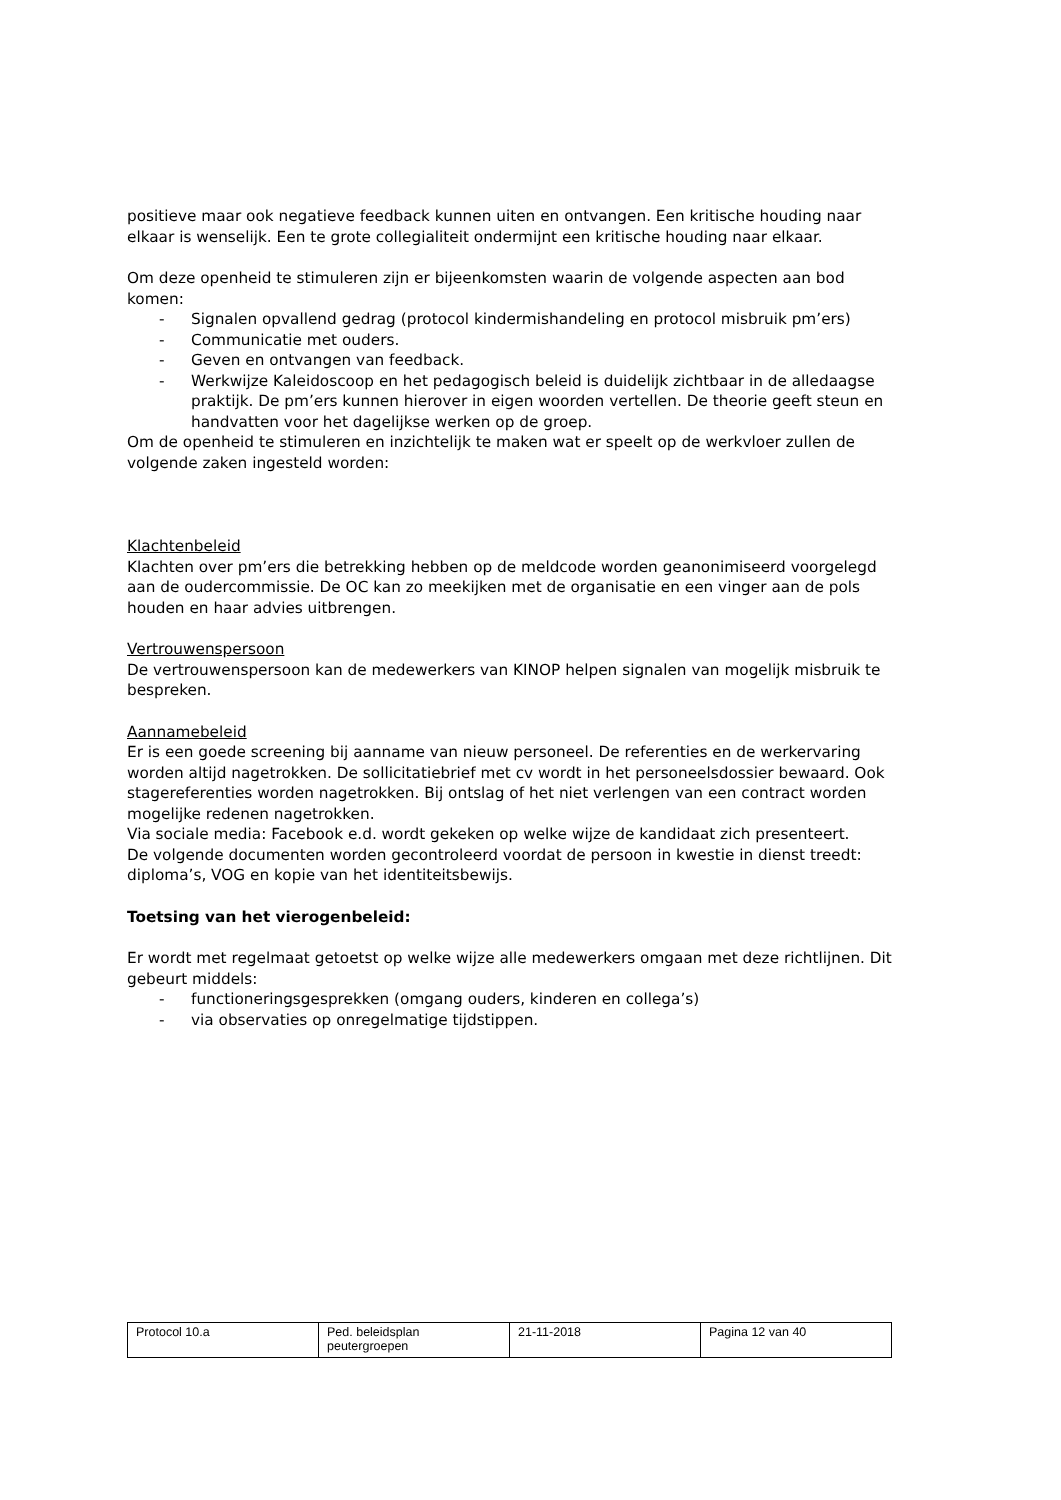positieve maar ook negatieve feedback kunnen uiten en ontvangen. Een kritische houding naar elkaar is wenselijk. Een te grote collegialiteit ondermijnt een kritische houding naar elkaar.
Om deze openheid te stimuleren zijn er bijeenkomsten waarin de volgende aspecten aan bod komen:
- Signalen opvallend gedrag (protocol kindermishandeling en protocol misbruik pm’ers)
- Communicatie met ouders.
- Geven en ontvangen van feedback.
- Werkwijze Kaleidoscoop en het pedagogisch beleid is duidelijk zichtbaar in de alledaagse praktijk. De pm’ers kunnen hierover in eigen woorden vertellen. De theorie geeft steun en handvatten voor het dagelijkse werken op de groep.
Om de openheid te stimuleren en inzichtelijk te maken wat er speelt op de werkvloer zullen de volgende zaken ingesteld worden:
Klachtenbeleid
Klachten over pm’ers die betrekking hebben op de meldcode worden geanonimiseerd voorgelegd aan de oudercommissie. De OC kan zo meekijken met de organisatie en een vinger aan de pols houden en haar advies uitbrengen.
Vertrouwenspersoon
De vertrouwenspersoon kan de medewerkers van KINOP helpen signalen van mogelijk misbruik te bespreken.
Aannamebeleid
Er is een goede screening bij aanname van nieuw personeel. De referenties en de werkervaring worden altijd nagetrokken. De sollicitatiebrief met cv wordt in het personeelsdossier bewaard. Ook stagereferenties worden nagetrokken. Bij ontslag of het niet verlengen van een contract worden mogelijke redenen nagetrokken.
Via sociale media: Facebook e.d. wordt gekeken op welke wijze de kandidaat zich presenteert.
De volgende documenten worden gecontroleerd voordat de persoon in kwestie in dienst treedt: diploma’s, VOG en kopie van het identiteitsbewijs.
Toetsing van het vierogenbeleid:
Er wordt met regelmaat getoetst op welke wijze alle medewerkers omgaan met deze richtlijnen. Dit gebeurt middels:
- functioneringsgesprekken (omgang ouders, kinderen en collega’s)
- via observaties op onregelmatige tijdstippen.
| Protocol 10.a | Ped. beleidsplan peutergroepen | 21-11-2018 | Pagina 12 van 40 |